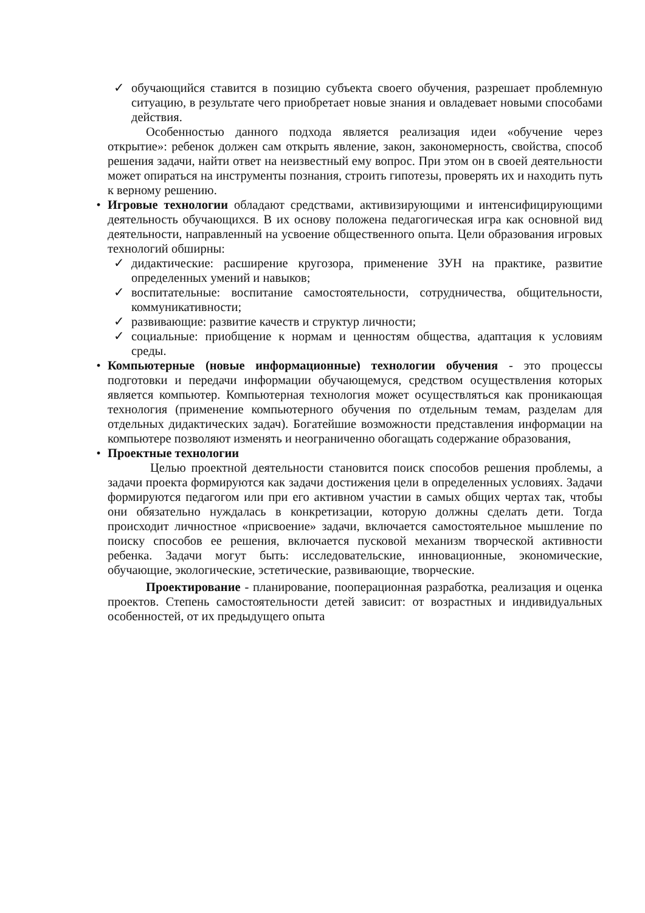✓ обучающийся ставится в позицию субъекта своего обучения, разрешает проблемную ситуацию, в результате чего приобретает новые знания и овладевает новыми способами действия.
Особенностью данного подхода является реализация идеи «обучение через открытие»: ребенок должен сам открыть явление, закон, закономерность, свойства, способ решения задачи, найти ответ на неизвестный ему вопрос. При этом он в своей деятельности может опираться на инструменты познания, строить гипотезы, проверять их и находить путь к верному решению.
• Игровые технологии обладают средствами, активизирующими и интенсифицирующими деятельность обучающихся. В их основу положена педагогическая игра как основной вид деятельности, направленный на усвоение общественного опыта. Цели образования игровых технологий обширны:
✓ дидактические: расширение кругозора, применение ЗУН на практике, развитие определенных умений и навыков;
✓ воспитательные: воспитание самостоятельности, сотрудничества, общительности, коммуникативности;
✓ развивающие: развитие качеств и структур личности;
✓ социальные: приобщение к нормам и ценностям общества, адаптация к условиям среды.
• Компьютерные (новые информационные) технологии обучения - это процессы подготовки и передачи информации обучающемуся, средством осуществления которых является компьютер. Компьютерная технология может осуществляться как проникающая технология (применение компьютерного обучения по отдельным темам, разделам для отдельных дидактических задач). Богатейшие возможности представления информации на компьютере позволяют изменять и неограниченно обогащать содержание образования,
• Проектные технологии
Целью проектной деятельности становится поиск способов решения проблемы, а задачи проекта формируются как задачи достижения цели в определенных условиях. Задачи формируются педагогом или при его активном участии в самых общих чертах так, чтобы они обязательно нуждалась в конкретизации, которую должны сделать дети. Тогда происходит личностное «присвоение» задачи, включается самостоятельное мышление по поиску способов ее решения, включается пусковой механизм творческой активности ребенка. Задачи могут быть: исследовательские, инновационные, экономические, обучающие, экологические, эстетические, развивающие, творческие.
Проектирование - планирование, пооперационная разработка, реализация и оценка проектов. Степень самостоятельности детей зависит: от возрастных и индивидуальных особенностей, от их предыдущего опыта